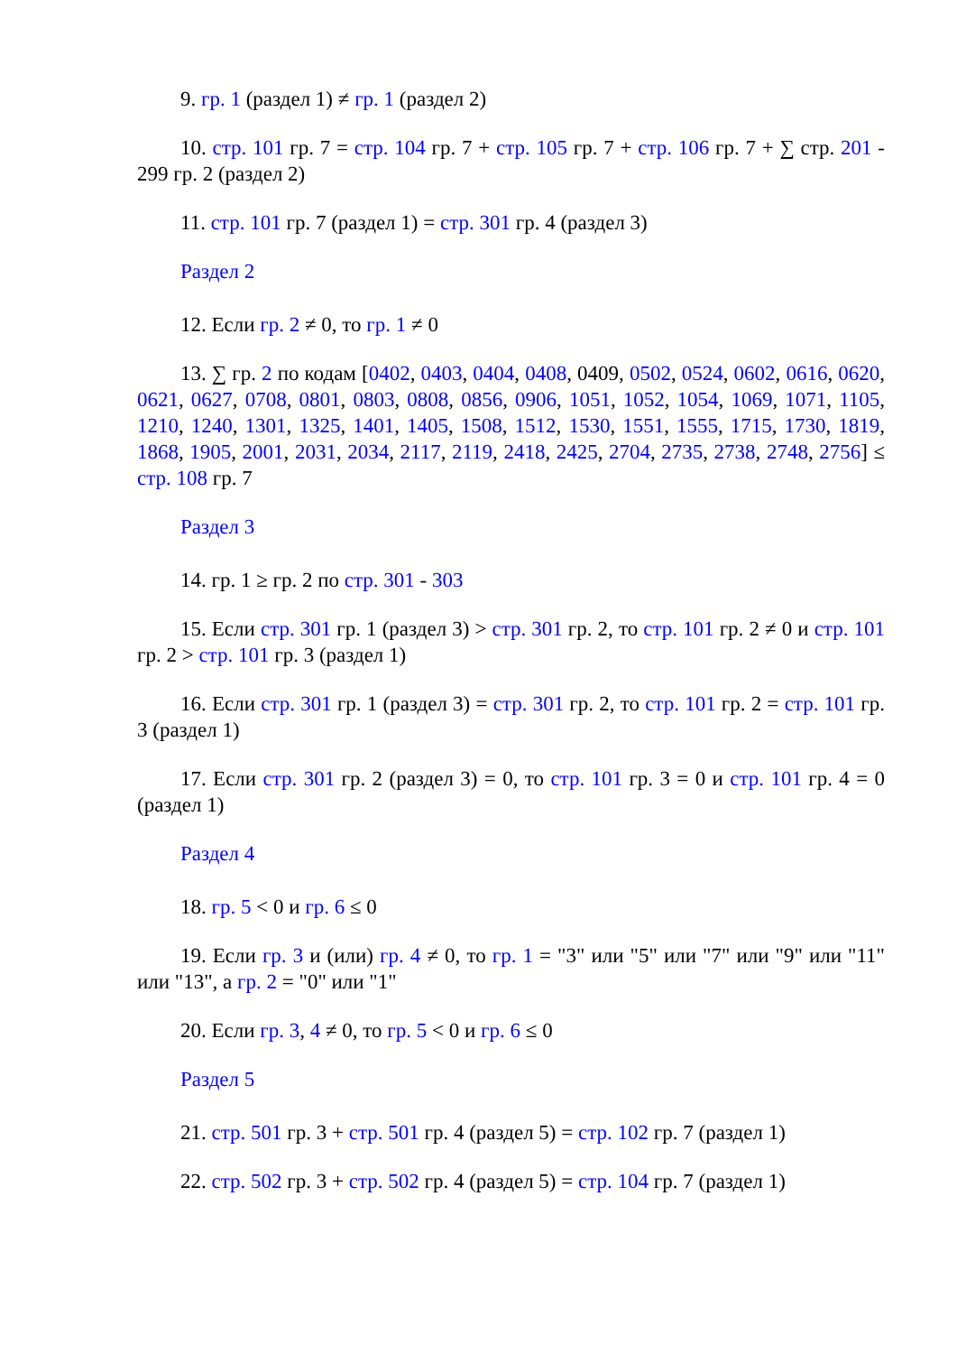9. гр. 1 (раздел 1) ≠ гр. 1 (раздел 2)
10. стр. 101 гр. 7 = стр. 104 гр. 7 + стр. 105 гр. 7 + стр. 106 гр. 7 + ∑ стр. 201 - 299 гр. 2 (раздел 2)
11. стр. 101 гр. 7 (раздел 1) = стр. 301 гр. 4 (раздел 3)
Раздел 2
12. Если гр. 2 ≠ 0, то гр. 1 ≠ 0
13. ∑ гр. 2 по кодам [0402, 0403, 0404, 0408, 0409, 0502, 0524, 0602, 0616, 0620, 0621, 0627, 0708, 0801, 0803, 0808, 0856, 0906, 1051, 1052, 1054, 1069, 1071, 1105, 1210, 1240, 1301, 1325, 1401, 1405, 1508, 1512, 1530, 1551, 1555, 1715, 1730, 1819, 1868, 1905, 2001, 2031, 2034, 2117, 2119, 2418, 2425, 2704, 2735, 2738, 2748, 2756] ≤ стр. 108 гр. 7
Раздел 3
14. гр. 1 ≥ гр. 2 по стр. 301 - 303
15. Если стр. 301 гр. 1 (раздел 3) > стр. 301 гр. 2, то стр. 101 гр. 2 ≠ 0 и стр. 101 гр. 2 > стр. 101 гр. 3 (раздел 1)
16. Если стр. 301 гр. 1 (раздел 3) = стр. 301 гр. 2, то стр. 101 гр. 2 = стр. 101 гр. 3 (раздел 1)
17. Если стр. 301 гр. 2 (раздел 3) = 0, то стр. 101 гр. 3 = 0 и стр. 101 гр. 4 = 0 (раздел 1)
Раздел 4
18. гр. 5 < 0 и гр. 6 ≤ 0
19. Если гр. 3 и (или) гр. 4 ≠ 0, то гр. 1 = "3" или "5" или "7" или "9" или "11" или "13", а гр. 2 = "0" или "1"
20. Если гр. 3, 4 ≠ 0, то гр. 5 < 0 и гр. 6 ≤ 0
Раздел 5
21. стр. 501 гр. 3 + стр. 501 гр. 4 (раздел 5) = стр. 102 гр. 7 (раздел 1)
22. стр. 502 гр. 3 + стр. 502 гр. 4 (раздел 5) = стр. 104 гр. 7 (раздел 1)